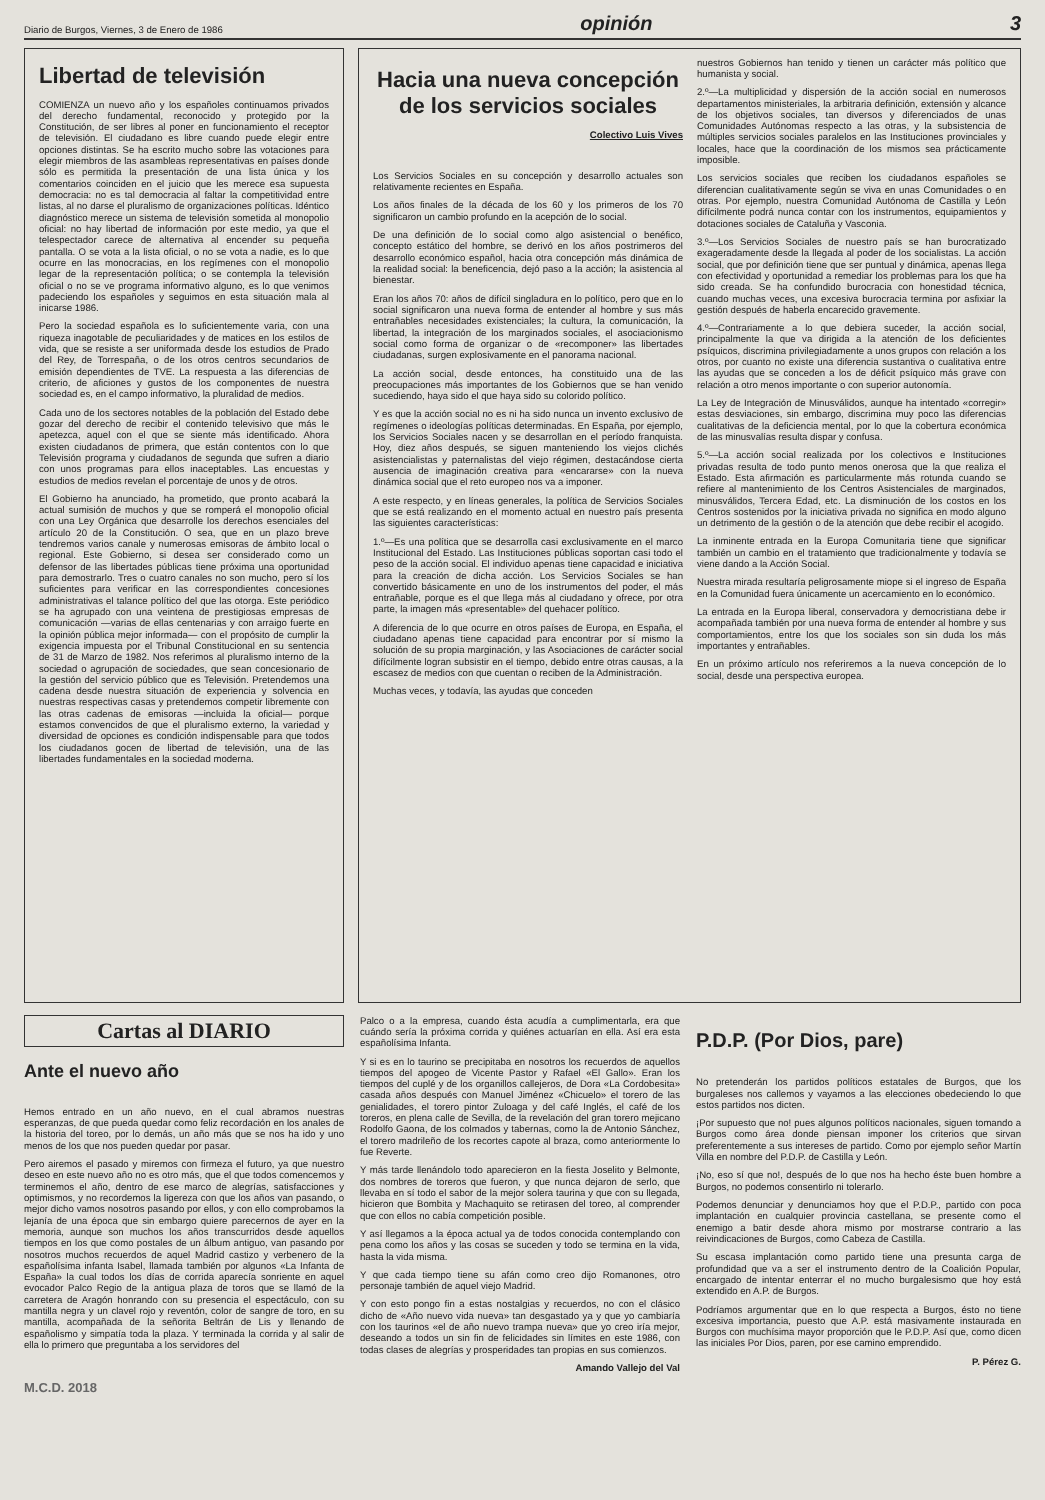Diario de Burgos, Viernes, 3 de Enero de 1986 opinión 3
Libertad de televisión
COMIENZA un nuevo año y los españoles continuamos privados del derecho fundamental, reconocido y protegido por la Constitución, de ser libres al poner en funcionamiento el receptor de televisión. El ciudadano es libre cuando puede elegir entre opciones distintas. Se ha escrito mucho sobre las votaciones para elegir miembros de las asambleas representativas en países donde sólo es permitida la presentación de una lista única y los comentarios coinciden en el juicio que les merece esa supuesta democracia: no es tal democracia al faltar la competitividad entre listas, al no darse el pluralismo de organizaciones políticas. Idéntico diagnóstico merece un sistema de televisión sometida al monopolio oficial: no hay libertad de información por este medio, ya que el telespectador carece de alternativa al encender su pequeña pantalla. O se vota a la lista oficial, o no se vota a nadie, es lo que ocurre en las monocracias, en los regímenes con el monopolio legar de la representación política; o se contempla la televisión oficial o no se ve programa informativo alguno, es lo que venimos padeciendo los españoles y seguimos en esta situación mala al inicarse 1986.
Pero la sociedad española es lo suficientemente varia, con una riqueza inagotable de peculiaridades y de matices en los estilos de vida, que se resiste a ser uniformada desde los estudios de Prado del Rey, de Torrespaña, o de los otros centros secundarios de emisión dependientes de TVE. La respuesta a las diferencias de criterio, de aficiones y gustos de los componentes de nuestra sociedad es, en el campo informativo, la pluralidad de medios.
Cada uno de los sectores notables de la población del Estado debe gozar del derecho de recibir el contenido televisivo que más le apetezca, aquel con el que se siente más identificado. Ahora existen ciudadanos de primera, que están contentos con lo que Televisión programa y ciudadanos de segunda que sufren a diario con unos programas para ellos inaceptables. Las encuestas y estudios de medios revelan el porcentaje de unos y de otros.
El Gobierno ha anunciado, ha prometido, que pronto acabará la actual sumisión de muchos y que se romperá el monopolio oficial con una Ley Orgánica que desarrolle los derechos esenciales del artículo 20 de la Constitución. O sea, que en un plazo breve tendremos varios canale y numerosas emisoras de ámbito local o regional. Este Gobierno, si desea ser considerado como un defensor de las libertades públicas tiene próxima una oportunidad para demostrarlo. Tres o cuatro canales no son mucho, pero sí los suficientes para verificar en las correspondientes concesiones administrativas el talance político del que las otorga. Este periódico se ha agrupado con una veintena de prestigiosas empresas de comunicación —varias de ellas centenarias y con arraigo fuerte en la opinión pública mejor informada— con el propósito de cumplir la exigencia impuesta por el Tribunal Constitucional en su sentencia de 31 de Marzo de 1982. Nos referimos al pluralismo interno de la sociedad o agrupación de sociedades, que sean concesionario de la gestión del servicio público que es Televisión. Pretendemos una cadena desde nuestra situación de experiencia y solvencia en nuestras respectivas casas y pretendemos competir libremente con las otras cadenas de emisoras —incluida la oficial— porque estamos convencidos de que el pluralismo externo, la variedad y diversidad de opciones es condición indispensable para que todos los ciudadanos gocen de libertad de televisión, una de las libertades fundamentales en la sociedad moderna.
Hacia una nueva concepción de los servicios sociales
Colectivo Luis Vives
Los Servicios Sociales en su concepción y desarrollo actuales son relativamente recientes en España.
Los años finales de la década de los 60 y los primeros de los 70 significaron un cambio profundo en la acepción de lo social.
De una definición de lo social como algo asistencial o benéfico, concepto estático del hombre, se derivó en los años postrimeros del desarrollo económico español, hacia otra concepción más dinámica de la realidad social: la beneficencia, dejó paso a la acción; la asistencia al bienestar.
Eran los años 70: años de difícil singladura en lo político, pero que en lo social significaron una nueva forma de entender al hombre y sus más entrañables necesidades existenciales; la cultura, la comunicación, la libertad, la integración de los marginados sociales, el asociacionismo social como forma de organizar o de «recomponer» las libertades ciudadanas, surgen explosivamente en el panorama nacional.
La acción social, desde entonces, ha constituido una de las preocupaciones más importantes de los Gobiernos que se han venido sucediendo, haya sido el que haya sido su colorido político.
Y es que la acción social no es ni ha sido nunca un invento exclusivo de regímenes o ideologías políticas determinadas. En España, por ejemplo, los Servicios Sociales nacen y se desarrollan en el período franquista. Hoy, diez años después, se siguen manteniendo los viejos clichés asistencialistas y paternalistas del viejo régimen, destacándose cierta ausencia de imaginación creativa para «encararse» con la nueva dinámica social que el reto europeo nos va a imponer.
A este respecto, y en líneas generales, la política de Servicios Sociales que se está realizando en el momento actual en nuestro país presenta las siguientes características:
1.º—Es una política que se desarrolla casi exclusivamente en el marco Institucional del Estado. Las Instituciones públicas soportan casi todo el peso de la acción social. El individuo apenas tiene capacidad e iniciativa para la creación de dicha acción. Los Servicios Sociales se han convertido básicamente en uno de los instrumentos del poder, el más entrañable, porque es el que llega más al ciudadano y ofrece, por otra parte, la imagen más «presentable» del quehacer político.
A diferencia de lo que ocurre en otros países de Europa, en España, el ciudadano apenas tiene capacidad para encontrar por sí mismo la solución de su propia marginación, y las Asociaciones de carácter social difícilmente logran subsistir en el tiempo, debido entre otras causas, a la escasez de medios con que cuentan o reciben de la Administración.
Muchas veces, y todavía, las ayudas que conceden
nuestros Gobiernos han tenido y tienen un carácter más político que humanista y social.
2.º—La multiplicidad y dispersión de la acción social en numerosos departamentos ministeriales, la arbitraria definición, extensión y alcance de los objetivos sociales, tan diversos y diferenciados de unas Comunidades Autónomas respecto a las otras, y la subsistencia de múltiples servicios sociales paralelos en las Instituciones provinciales y locales, hace que la coordinación de los mismos sea prácticamente imposible.
Los servicios sociales que reciben los ciudadanos españoles se diferencian cualitativamente según se viva en unas Comunidades o en otras. Por ejemplo, nuestra Comunidad Autónoma de Castilla y León difícilmente podrá nunca contar con los instrumentos, equipamientos y dotaciones sociales de Cataluña y Vasconia.
3.º—Los Servicios Sociales de nuestro país se han burocratizado exageradamente desde la llegada al poder de los socialistas. La acción social, que por definición tiene que ser puntual y dinámica, apenas llega con efectividad y oportunidad a remediar los problemas para los que ha sido creada. Se ha confundido burocracia con honestidad técnica, cuando muchas veces, una excesiva burocracia termina por asfixiar la gestión después de haberla encarecido gravemente.
4.º—Contrariamente a lo que debiera suceder, la acción social, principalmente la que va dirigida a la atención de los deficientes psíquicos, discrimina privilegiadamente a unos grupos con relación a los otros, por cuanto no existe una diferencia sustantiva o cualitativa entre las ayudas que se conceden a los de déficit psíquico más grave con relación a otro menos importante o con superior autonomía.
La Ley de Integración de Minusválidos, aunque ha intentado «corregir» estas desviaciones, sin embargo, discrimina muy poco las diferencias cualitativas de la deficiencia mental, por lo que la cobertura económica de las minusvalías resulta dispar y confusa.
5.º—La acción social realizada por los colectivos e Instituciones privadas resulta de todo punto menos onerosa que la que realiza el Estado. Esta afirmación es particularmente más rotunda cuando se refiere al mantenimiento de los Centros Asistenciales de marginados, minusválidos, Tercera Edad, etc. La disminución de los costos en los Centros sostenidos por la iniciativa privada no significa en modo alguno un detrimento de la gestión o de la atención que debe recibir el acogido.
La inminente entrada en la Europa Comunitaria tiene que significar también un cambio en el tratamiento que tradicionalmente y todavía se viene dando a la Acción Social.
Nuestra mirada resultaría peligrosamente miope si el ingreso de España en la Comunidad fuera únicamente un acercamiento en lo económico.
La entrada en la Europa liberal, conservadora y democristiana debe ir acompañada también por una nueva forma de entender al hombre y sus comportamientos, entre los que los sociales son sin duda los más importantes y entrañables.
En un próximo artículo nos referiremos a la nueva concepción de lo social, desde una perspectiva europea.
Cartas al DIARIO
Ante el nuevo año
Hemos entrado en un año nuevo, en el cual abramos nuestras esperanzas, de que pueda quedar como feliz recordación en los anales de la historia del toreo, por lo demás, un año más que se nos ha ido y uno menos de los que nos pueden quedar por pasar.
Pero airemos el pasado y miremos con firmeza el futuro, ya que nuestro deseo en este nuevo año no es otro más, que el que todos comencemos y terminemos el año, dentro de ese marco de alegrías, satisfacciones y optimismos, y no recordemos la ligereza con que los años van pasando, o mejor dicho vamos nosotros pasando por ellos, y con ello comprobamos la lejanía de una época que sin embargo quiere parecernos de ayer en la memoria, aunque son muchos los años transcurridos desde aquellos tiempos en los que como postales de un álbum antiguo, van pasando por nosotros muchos recuerdos de aquel Madrid castizo y verbenero de la españolísima infanta Isabel, llamada también por algunos «La Infanta de España» la cual todos los días de corrida aparecía sonriente en aquel evocador Palco Regio de la antigua plaza de toros que se llamó de la carretera de Aragón honrando con su presencia el espectáculo, con su mantilla negra y un clavel rojo y reventón, color de sangre de toro, en su mantilla, acompañada de la señorita Beltrán de Lis y llenando de españolismo y simpatía toda la plaza. Y terminada la corrida y al salir de ella lo primero que preguntaba a los servidores del
Palco o a la empresa, cuando ésta acudía a cumplimentarla, era que cuándo sería la próxima corrida y quiénes actuarían en ella. Así era esta españolísima Infanta.
Y si es en lo taurino se precipitaba en nosotros los recuerdos de aquellos tiempos del apogeo de Vicente Pastor y Rafael «El Gallo». Eran los tiempos del cuplé y de los organillos callejeros, de Dora «La Cordobesita» casada años después con Manuel Jiménez «Chicuelo» el torero de las genialidades, el torero pintor Zuloaga y del café Inglés, el café de los toreros, en plena calle de Sevilla, de la revelación del gran torero mejicano Rodolfo Gaona, de los colmados y tabernas, como la de Antonio Sánchez, el torero madrileño de los recortes capote al braza, como anteriormente lo fue Reverte.
Y más tarde llenándolo todo aparecieron en la fiesta Joselito y Belmonte, dos nombres de toreros que fueron, y que nunca dejaron de serlo, que llevaba en sí todo el sabor de la mejor solera taurina y que con su llegada, hicieron que Bombita y Machaquito se retirasen del toreo, al comprender que con ellos no cabía competición posible.
Y así llegamos a la época actual ya de todos conocida contemplando con pena como los años y las cosas se suceden y todo se termina en la vida, hasta la vida misma.
Y que cada tiempo tiene su afán como creo dijo Romanones, otro personaje también de aquel viejo Madrid.
Y con esto pongo fin a estas nostalgias y recuerdos, no con el clásico dicho de «Año nuevo vida nueva» tan desgastado ya y que yo cambiaría con los taurinos «el de año nuevo trampa nueva» que yo creo iría mejor, deseando a todos un sin fin de felicidades sin límites en este 1986, con todas clases de alegrías y prosperidades tan propias en sus comienzos.
Amando Vallejo del Val
P.D.P. (Por Dios, pare)
No pretenderán los partidos políticos estatales de Burgos, que los burgaleses nos callemos y vayamos a las elecciones obedeciendo lo que estos partidos nos dicten.
¡Por supuesto que no! pues algunos políticos nacionales, siguen tomando a Burgos como área donde piensan imponer los criterios que sirvan preferentemente a sus intereses de partido. Como por ejemplo señor Martín Villa en nombre del P.D.P. de Castilla y León.
¡No, eso sí que no!, después de lo que nos ha hecho éste buen hombre a Burgos, no podemos consentirlo ni tolerarlo.
Podemos denunciar y denunciamos hoy que el P.D.P., partido con poca implantación en cualquier provincia castellana, se presente como el enemigo a batir desde ahora mismo por mostrarse contrario a las reivindicaciones de Burgos, como Cabeza de Castilla.
Su escasa implantación como partido tiene una presunta carga de profundidad que va a ser el instrumento dentro de la Coalición Popular, encargado de intentar enterrar el no mucho burgalesismo que hoy está extendido en A.P. de Burgos.
Podríamos argumentar que en lo que respecta a Burgos, ésto no tiene excesiva importancia, puesto que A.P. está masivamente instaurada en Burgos con muchísima mayor proporción que le P.D.P. Así que, como dicen las iniciales Por Dios, paren, por ese camino emprendido.
P. Pérez G.
M.C.D. 2018